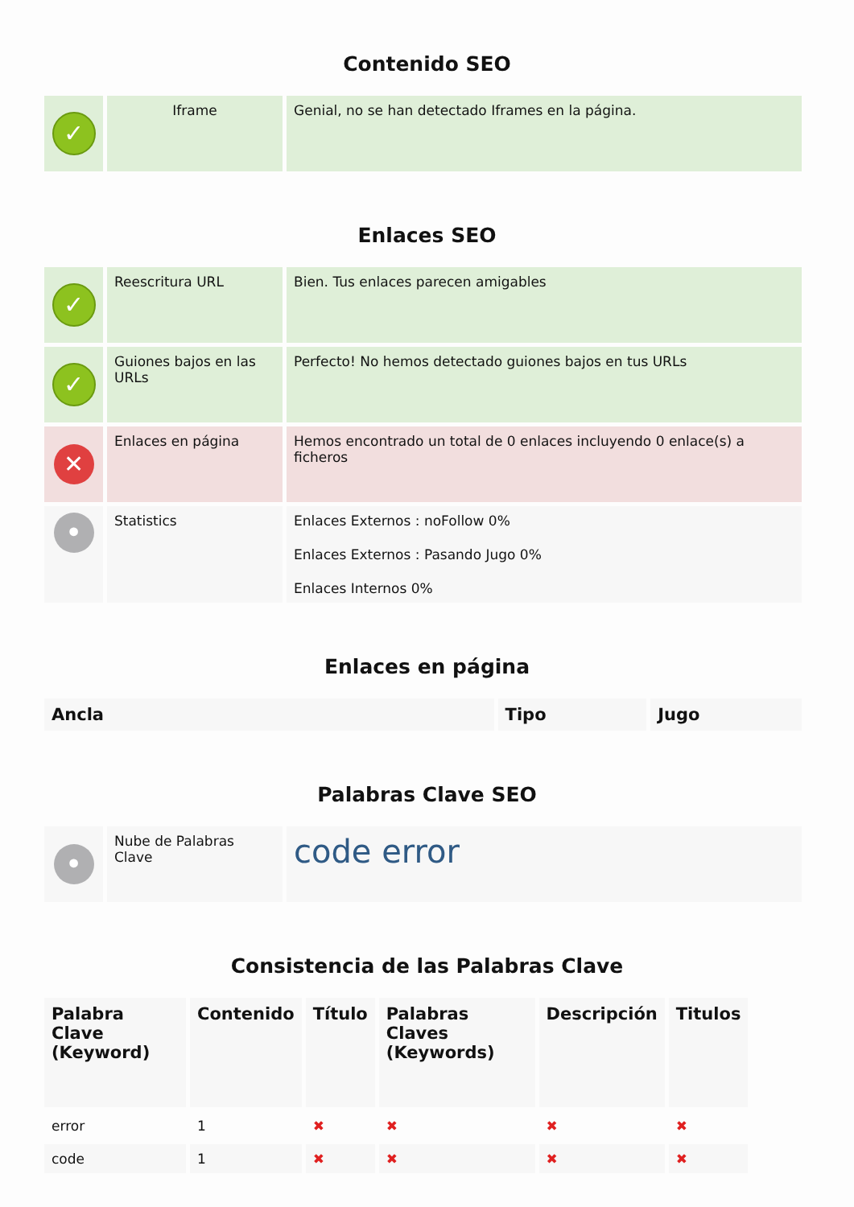Contenido SEO
| ✓ | Iframe | Genial, no se han detectado Iframes en la página. |
Enlaces SEO
| ✓ | Reescritura URL | Bien. Tus enlaces parecen amigables |
| ✓ | Guiones bajos en las URLs | Perfecto! No hemos detectado guiones bajos en tus URLs |
| ✕ | Enlaces en página | Hemos encontrado un total de 0 enlaces incluyendo 0 enlace(s) a ficheros |
| • | Statistics | Enlaces Externos : noFollow 0% Enlaces Externos : Pasando Jugo 0% Enlaces Internos 0% |
Enlaces en página
| Ancla | Tipo | Jugo |
| --- | --- | --- |
Palabras Clave SEO
| • | Nube de Palabras Clave | code error |
Consistencia de las Palabras Clave
| Palabra Clave (Keyword) | Contenido | Título | Palabras Claves (Keywords) | Descripción | Titulos |
| --- | --- | --- | --- | --- | --- |
| error | 1 | ✖ | ✖ | ✖ | ✖ |
| code | 1 | ✖ | ✖ | ✖ | ✖ |